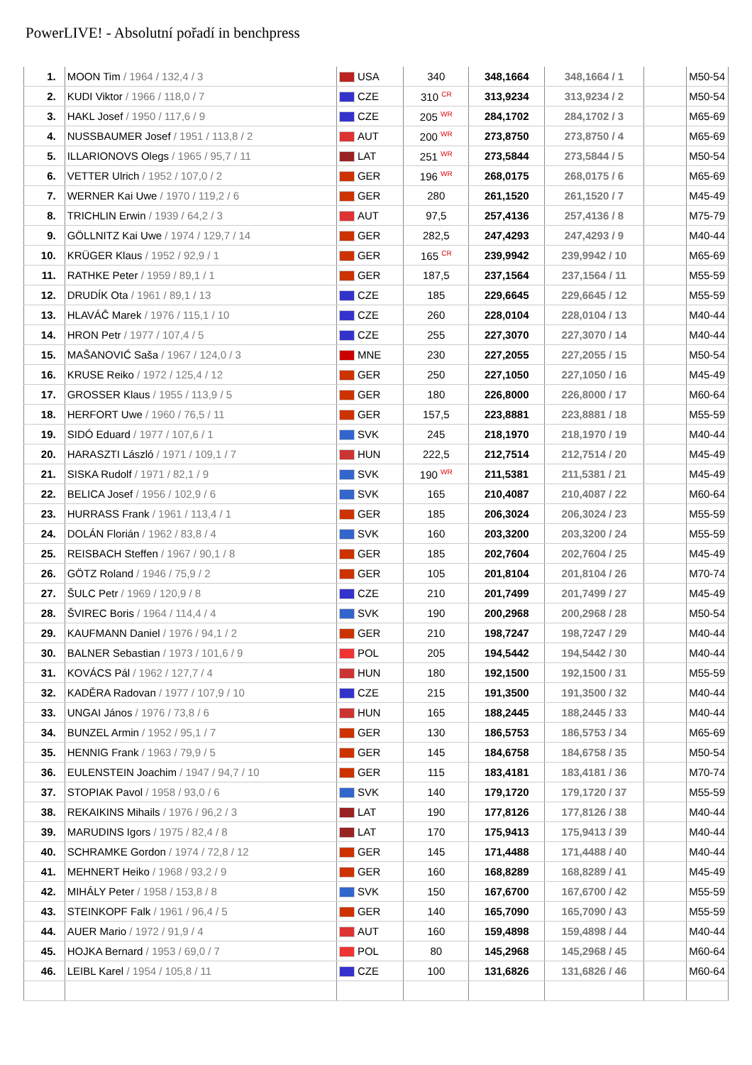PowerLIVE! - Absolutní pořadí in benchpress
| 1. | MOON Tim / 1964 / 132,4 / 3 | USA | 340 | 348,1664 | 348,1664 / 1 | | M50-54 |
| 2. | KUDI Viktor / 1966 / 118,0 / 7 | CZE | 310 <sup>CR</sup> | 313,9234 | 313,9234 / 2 | | M50-54 |
| 3. | HAKL Josef / 1950 / 117,6 / 9 | CZE | 205 <sup>WR</sup> | 284,1702 | 284,1702 / 3 | | M65-69 |
| 4. | NUSSBAUMER Josef / 1951 / 113,8 / 2 | AUT | 200 <sup>WR</sup> | 273,8750 | 273,8750 / 4 | | M65-69 |
| 5. | ILLARIONOVS Olegs / 1965 / 95,7 / 11 | LAT | 251 <sup>WR</sup> | 273,5844 | 273,5844 / 5 | | M50-54 |
| 6. | VETTER Ulrich / 1952 / 107,0 / 2 | GER | 196 <sup>WR</sup> | 268,0175 | 268,0175 / 6 | | M65-69 |
| 7. | WERNER Kai Uwe / 1970 / 119,2 / 6 | GER | 280 | 261,1520 | 261,1520 / 7 | | M45-49 |
| 8. | TRICHLIN Erwin / 1939 / 64,2 / 3 | AUT | 97,5 | 257,4136 | 257,4136 / 8 | | M75-79 |
| 9. | GÖLLNITZ Kai Uwe / 1974 / 129,7 / 14 | GER | 282,5 | 247,4293 | 247,4293 / 9 | | M40-44 |
| 10. | KRÜGER Klaus / 1952 / 92,9 / 1 | GER | 165 <sup>CR</sup> | 239,9942 | 239,9942 / 10 | | M65-69 |
| 11. | RATHKE Peter / 1959 / 89,1 / 1 | GER | 187,5 | 237,1564 | 237,1564 / 11 | | M55-59 |
| 12. | DRUDÍK Ota / 1961 / 89,1 / 13 | CZE | 185 | 229,6645 | 229,6645 / 12 | | M55-59 |
| 13. | HLAVÁČ Marek / 1976 / 115,1 / 10 | CZE | 260 | 228,0104 | 228,0104 / 13 | | M40-44 |
| 14. | HRON Petr / 1977 / 107,4 / 5 | CZE | 255 | 227,3070 | 227,3070 / 14 | | M40-44 |
| 15. | MAŠANOVIĆ Saša / 1967 / 124,0 / 3 | MNE | 230 | 227,2055 | 227,2055 / 15 | | M50-54 |
| 16. | KRUSE Reiko / 1972 / 125,4 / 12 | GER | 250 | 227,1050 | 227,1050 / 16 | | M45-49 |
| 17. | GROSSER Klaus / 1955 / 113,9 / 5 | GER | 180 | 226,8000 | 226,8000 / 17 | | M60-64 |
| 18. | HERFORT Uwe / 1960 / 76,5 / 11 | GER | 157,5 | 223,8881 | 223,8881 / 18 | | M55-59 |
| 19. | SIDÓ Eduard / 1977 / 107,6 / 1 | SVK | 245 | 218,1970 | 218,1970 / 19 | | M40-44 |
| 20. | HARASZTI László / 1971 / 109,1 / 7 | HUN | 222,5 | 212,7514 | 212,7514 / 20 | | M45-49 |
| 21. | SISKA Rudolf / 1971 / 82,1 / 9 | SVK | 190 <sup>WR</sup> | 211,5381 | 211,5381 / 21 | | M45-49 |
| 22. | BELICA Josef / 1956 / 102,9 / 6 | SVK | 165 | 210,4087 | 210,4087 / 22 | | M60-64 |
| 23. | HURRASS Frank / 1961 / 113,4 / 1 | GER | 185 | 206,3024 | 206,3024 / 23 | | M55-59 |
| 24. | DOLÁN Florián / 1962 / 83,8 / 4 | SVK | 160 | 203,3200 | 203,3200 / 24 | | M55-59 |
| 25. | REISBACH Steffen / 1967 / 90,1 / 8 | GER | 185 | 202,7604 | 202,7604 / 25 | | M45-49 |
| 26. | GÖTZ Roland / 1946 / 75,9 / 2 | GER | 105 | 201,8104 | 201,8104 / 26 | | M70-74 |
| 27. | ŠULC Petr / 1969 / 120,9 / 8 | CZE | 210 | 201,7499 | 201,7499 / 27 | | M45-49 |
| 28. | ŠVIREC Boris / 1964 / 114,4 / 4 | SVK | 190 | 200,2968 | 200,2968 / 28 | | M50-54 |
| 29. | KAUFMANN Daniel / 1976 / 94,1 / 2 | GER | 210 | 198,7247 | 198,7247 / 29 | | M40-44 |
| 30. | BALNER Sebastian / 1973 / 101,6 / 9 | POL | 205 | 194,5442 | 194,5442 / 30 | | M40-44 |
| 31. | KOVÁCS Pál / 1962 / 127,7 / 4 | HUN | 180 | 192,1500 | 192,1500 / 31 | | M55-59 |
| 32. | KADĚRA Radovan / 1977 / 107,9 / 10 | CZE | 215 | 191,3500 | 191,3500 / 32 | | M40-44 |
| 33. | UNGAI János / 1976 / 73,8 / 6 | HUN | 165 | 188,2445 | 188,2445 / 33 | | M40-44 |
| 34. | BUNZEL Armin / 1952 / 95,1 / 7 | GER | 130 | 186,5753 | 186,5753 / 34 | | M65-69 |
| 35. | HENNIG Frank / 1963 / 79,9 / 5 | GER | 145 | 184,6758 | 184,6758 / 35 | | M50-54 |
| 36. | EULENSTEIN Joachim / 1947 / 94,7 / 10 | GER | 115 | 183,4181 | 183,4181 / 36 | | M70-74 |
| 37. | STOPIAK Pavol / 1958 / 93,0 / 6 | SVK | 140 | 179,1720 | 179,1720 / 37 | | M55-59 |
| 38. | REKAIKINS Mihails / 1976 / 96,2 / 3 | LAT | 190 | 177,8126 | 177,8126 / 38 | | M40-44 |
| 39. | MARUDINS Igors / 1975 / 82,4 / 8 | LAT | 170 | 175,9413 | 175,9413 / 39 | | M40-44 |
| 40. | SCHRAMKE Gordon / 1974 / 72,8 / 12 | GER | 145 | 171,4488 | 171,4488 / 40 | | M40-44 |
| 41. | MEHNERT Heiko / 1968 / 93,2 / 9 | GER | 160 | 168,8289 | 168,8289 / 41 | | M45-49 |
| 42. | MIHÁLY Peter / 1958 / 153,8 / 8 | SVK | 150 | 167,6700 | 167,6700 / 42 | | M55-59 |
| 43. | STEINKOPF Falk / 1961 / 96,4 / 5 | GER | 140 | 165,7090 | 165,7090 / 43 | | M55-59 |
| 44. | AUER Mario / 1972 / 91,9 / 4 | AUT | 160 | 159,4898 | 159,4898 / 44 | | M40-44 |
| 45. | HOJKA Bernard / 1953 / 69,0 / 7 | POL | 80 | 145,2968 | 145,2968 / 45 | | M60-64 |
| 46. | LEIBL Karel / 1954 / 105,8 / 11 | CZE | 100 | 131,6826 | 131,6826 / 46 | | M60-64 |